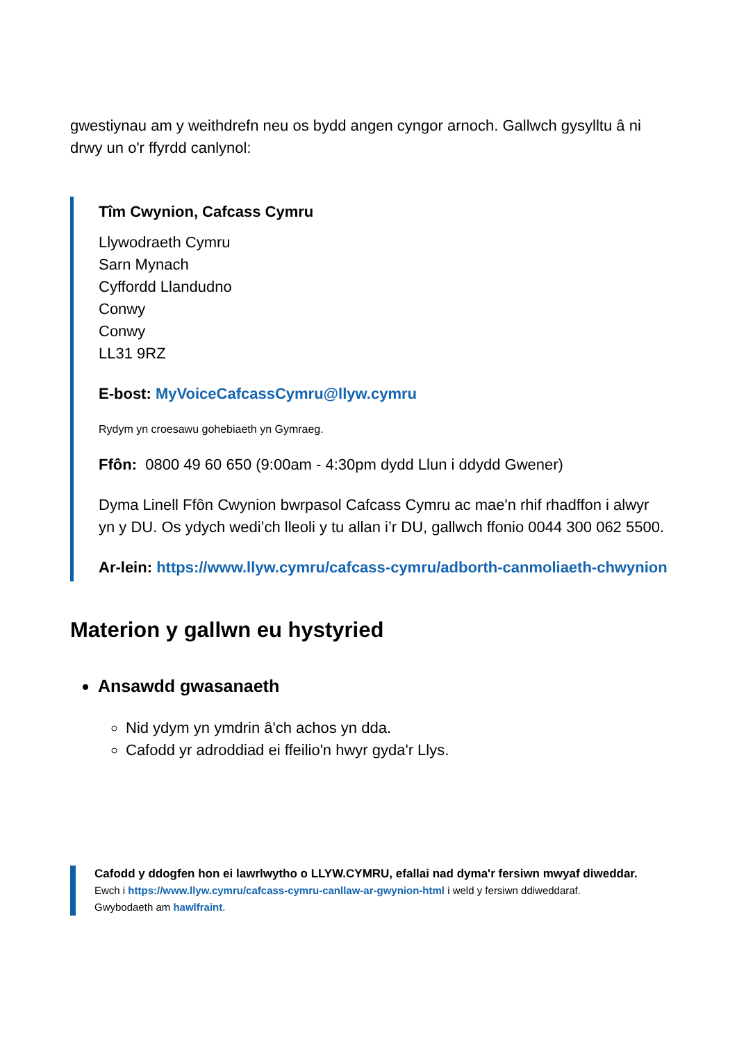gwestiynau am y weithdrefn neu os bydd angen cyngor arnoch. Gallwch gysylltu â ni drwy un o'r ffyrdd canlynol:
Tîm Cwynion, Cafcass Cymru
Llywodraeth Cymru
Sarn Mynach
Cyffordd Llandudno
Conwy
Conwy
LL31 9RZ
E-bost: MyVoiceCafcassCymru@llyw.cymru
Rydym yn croesawu gohebiaeth yn Gymraeg.
Ffôn: 0800 49 60 650 (9:00am - 4:30pm dydd Llun i ddydd Gwener)
Dyma Linell Ffôn Cwynion bwrpasol Cafcass Cymru ac mae'n rhif rhadffon i alwyr yn y DU. Os ydych wedi’ch lleoli y tu allan i’r DU, gallwch ffonio 0044 300 062 5500.
Ar-lein: https://www.llyw.cymru/cafcass-cymru/adborth-canmoliaeth-chwynion
Materion y gallwn eu hystyried
Ansawdd gwasanaeth
Nid ydym yn ymdrin â'ch achos yn dda.
Cafodd yr adroddiad ei ffeilio'n hwyr gyda'r Llys.
Cafodd y ddogfen hon ei lawrlwytho o LLYW.CYMRU, efallai nad dyma'r fersiwn mwyaf diweddar.
Ewch i https://www.llyw.cymru/cafcass-cymru-canllaw-ar-gwynion-html i weld y fersiwn ddiweddaraf.
Gwybodaeth am hawlfraint.